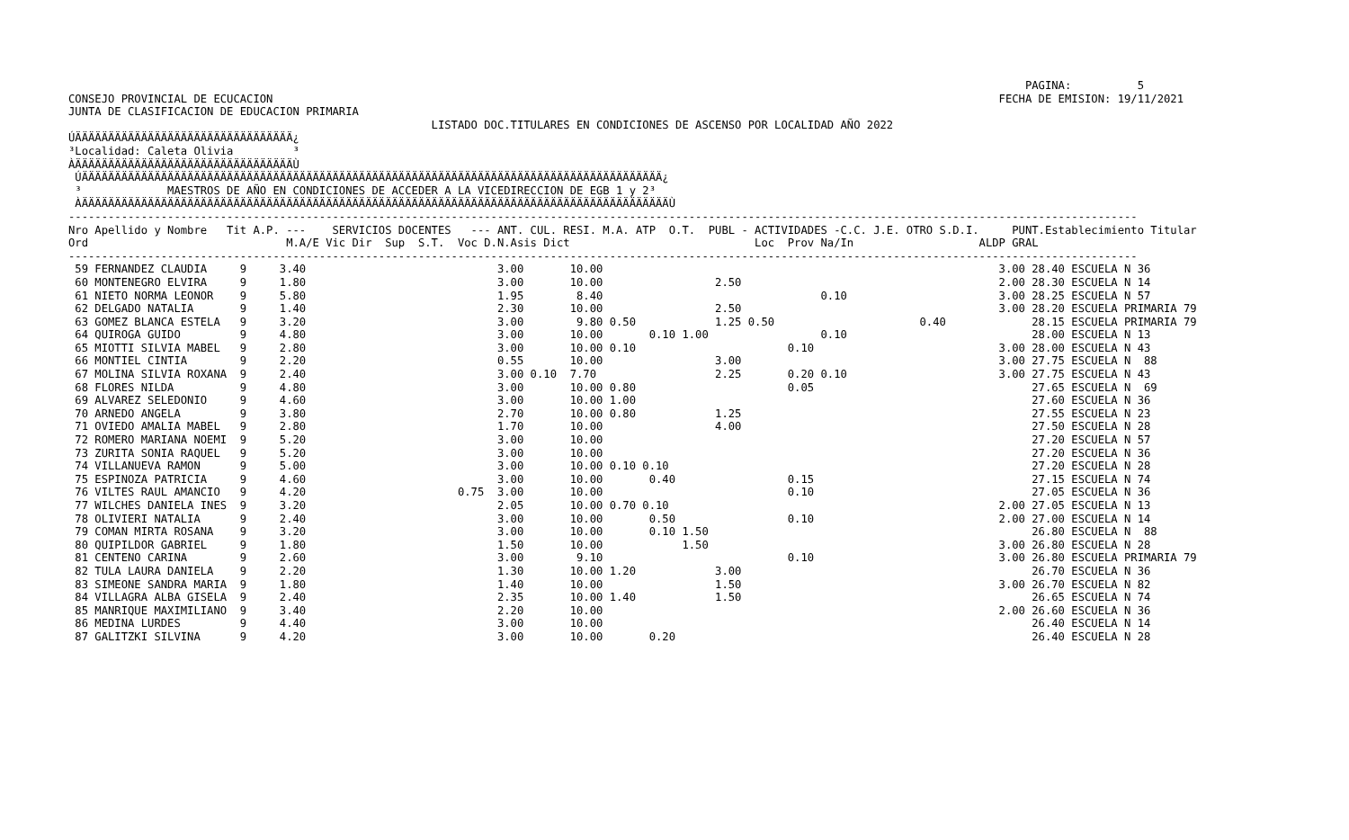PAGINA:          5
CONSEJO PROVINCIAL DE ECUCACION                                                                                                              FECHA DE EMISION: 19/11/2021
JUNTA DE CLASIFICACION DE EDUCACION PRIMARIA
                                                       LISTADO DOC.TITULARES EN CONDICIONES DE ASCENSO POR LOCALIDAD AÑO 2022
ÚÄÄÄÄÄÄÄÄÄÄÄÄÄÄÄÄÄÄÄÄÄÄÄÄÄÄÄÄÄÄÄÄÄ¿
³Localidad: Caleta Olivia         ³
ÀÄÄÄÄÄÄÄÄÄÄÄÄÄÄÄÄÄÄÄÄÄÄÄÄÄÄÄÄÄÄÄÄÄÙ
 ÚÄÄÄÄÄÄÄÄÄÄÄÄÄÄÄÄÄÄÄÄÄÄÄÄÄÄÄÄÄÄÄÄÄÄÄÄÄÄÄÄÄÄÄÄÄÄÄÄÄÄÄÄÄÄÄÄÄÄÄÄÄÄÄÄÄÄÄÄÄÄÄÄÄÄÄÄÄÄÄÄÄÄÄÄÄÄÄÄ¿
 ³             MAESTROS DE AÑO EN CONDICIONES DE ACCEDER A LA VICEDIRECCION DE EGB 1 y 2³
 ÀÄÄÄÄÄÄÄÄÄÄÄÄÄÄÄÄÄÄÄÄÄÄÄÄÄÄÄÄÄÄÄÄÄÄÄÄÄÄÄÄÄÄÄÄÄÄÄÄÄÄÄÄÄÄÄÄÄÄÄÄÄÄÄÄÄÄÄÄÄÄÄÄÄÄÄÄÄÄÄÄÄÄÄÄÄÄÄÄÄÙ
------------------------------------------------------------------------------------------------------------------------------------------------------------------
Nro Apellido y Nombre   Tit A.P. ---    SERVICIOS DOCENTES   --- ANT. CUL. RESI. M.A. ATP  O.T.  PUBL - ACTIVIDADES -C.C. J.E. OTRO S.D.I.     PUNT.Establecimiento Titular
Ord                              M.A/E Vic Dir  Sup  S.T.  Voc D.N.Asis Dict                            Loc  Prov Na/In                   ALDP GRAL
------------------------------------------------------------------------------------------------------------------------------------------------------------------
 59 FERNANDEZ CLAUDIA     9     3.40                             3.00       10.00                                                            3.00 28.40 ESCUELA N 36
 60 MONTENEGRO ELVIRA     9     1.80                             3.00       10.00                 2.50                                       2.00 28.30 ESCUELA N 14
 61 NIETO NORMA LEONOR    9     5.80                             1.95        8.40                                 0.10                       3.00 28.25 ESCUELA N 57
 62 DELGADO NATALIA       9     1.40                             2.30       10.00                 2.50                                       3.00 28.20 ESCUELA PRIMARIA 79
 63 GOMEZ BLANCA ESTELA   9     3.20                             3.00        9.80 0.50            1.25 0.50                      0.40             28.15 ESCUELA PRIMARIA 79
 64 QUIROGA GUIDO         9     4.80                             3.00       10.00       0.10 1.00                 0.10                            28.00 ESCUELA N 13
 65 MIOTTI SILVIA MABEL   9     2.80                             3.00       10.00 0.10                       0.10                            3.00 28.00 ESCUELA N 43
 66 MONTIEL CINTIA        9     2.20                             0.55       10.00                 3.00                                       3.00 27.75 ESCUELA N  88
 67 MOLINA SILVIA ROXANA  9     2.40                             3.00 0.10  7.70                  2.25       0.20 0.10                       3.00 27.75 ESCUELA N 43
 68 FLORES NILDA          9     4.80                             3.00       10.00 0.80                       0.05                                 27.65 ESCUELA N  69
 69 ALVAREZ SELEDONIO     9     4.60                             3.00       10.00 1.00                                                            27.60 ESCUELA N 36
 70 ARNEDO ANGELA         9     3.80                             2.70       10.00 0.80            1.25                                            27.55 ESCUELA N 23
 71 OVIEDO AMALIA MABEL   9     2.80                             1.70       10.00                 4.00                                            27.50 ESCUELA N 28
 72 ROMERO MARIANA NOEMI  9     5.20                             3.00       10.00                                                                 27.20 ESCUELA N 57
 73 ZURITA SONIA RAQUEL   9     5.20                             3.00       10.00                                                                 27.20 ESCUELA N 36
 74 VILLANUEVA RAMON      9     5.00                             3.00       10.00 0.10 0.10                                                       27.20 ESCUELA N 28
 75 ESPINOZA PATRICIA     9     4.60                             3.00       10.00       0.40                 0.15                                 27.15 ESCUELA N 74
 76 VILTES RAUL AMANCIO   9     4.20                       0.75  3.00       10.00                            0.10                                 27.05 ESCUELA N 36
 77 WILCHES DANIELA INES  9     3.20                             2.05       10.00 0.70 0.10                                                  2.00 27.05 ESCUELA N 13
 78 OLIVIERI NATALIA      9     2.40                             3.00       10.00       0.50                 0.10                            2.00 27.00 ESCUELA N 14
 79 COMAN MIRTA ROSANA    9     3.20                             3.00       10.00       0.10 1.50                                                 26.80 ESCUELA N  88
 80 QUIPILDOR GABRIEL     9     1.80                             1.50       10.00            1.50                                            3.00 26.80 ESCUELA N 28
 81 CENTENO CARINA        9     2.60                             3.00        9.10                            0.10                            3.00 26.80 ESCUELA PRIMARIA 79
 82 TULA LAURA DANIELA    9     2.20                             1.30       10.00 1.20            3.00                                            26.70 ESCUELA N 36
 83 SIMEONE SANDRA MARIA  9     1.80                             1.40       10.00                 1.50                                       3.00 26.70 ESCUELA N 82
 84 VILLAGRA ALBA GISELA  9     2.40                             2.35       10.00 1.40            1.50                                            26.65 ESCUELA N 74
 85 MANRIQUE MAXIMILIANO  9     3.40                             2.20       10.00                                                            2.00 26.60 ESCUELA N 36
 86 MEDINA LURDES         9     4.40                             3.00       10.00                                                                 26.40 ESCUELA N 14
 87 GALITZKI SILVINA      9     4.20                             3.00       10.00       0.20                                                      26.40 ESCUELA N 28